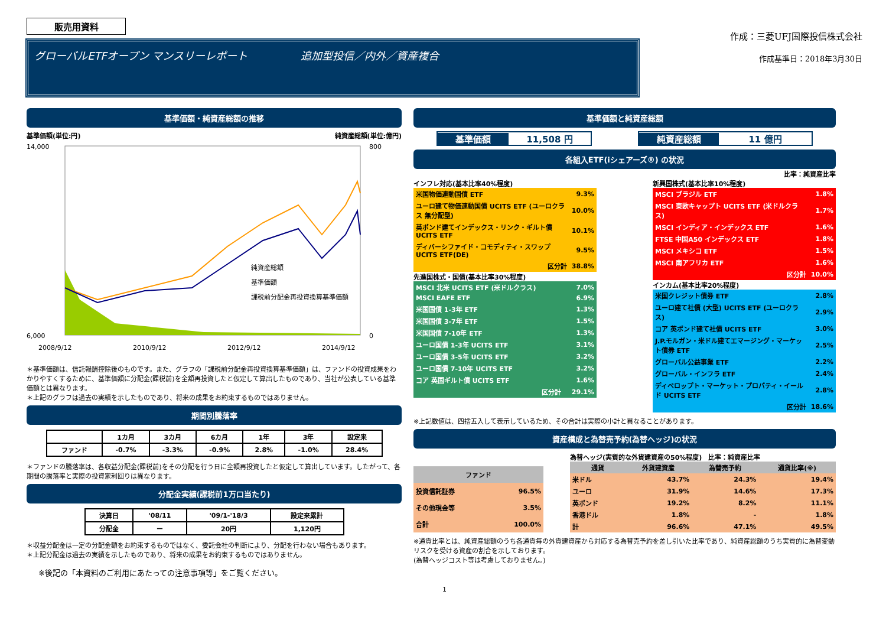販売用資料
グローバルETFオープン マンスリーレポート　　　　　追加型投信／内外／資産複合
作成：三菱UFJ国際投信株式会社
作成基準日：2018年3月30日
基準価額・純資産総額の推移
基準価額(単位:円) 純資産総額(単位:億円)
14,000
6,000
800
0
2008/9/12
2010/9/12
2012/9/12
2014/9/12
純資産総額
基準価額
課税前分配金再投資換算基準価額
＊基準価額は、信託報酬控除後のものです。また、グラフの「課税前分配金再投資換算基準価額」は、ファンドの投資成果をわかりやすくするために、基準価額に分配金(課税前)を全額再投資したと仮定して算出したものであり、当社が公表している基準価額とは異なります。
＊上記のグラフは過去の実績を示したものであり、将来の成果をお約束するものではありません。
期間別騰落率
| | 1カ月 | 3カ月 | 6カ月 | 1年 | 3年 | 設定来 |
| --- | --- | --- | --- | --- | --- | --- |
| ファンド | -0.7% | -3.3% | -0.9% | 2.8% | -1.0% | 28.4% |
＊ファンドの騰落率は、各収益分配金(課税前)をその分配を行う日に全額再投資したと仮定して算出しています。したがって、各期間の騰落率と実際の投資家利回りは異なります。
分配金実績(課税前1万口当たり)
| 決算日 | '08/11 | '09/1-'18/3 | 設定来累計 |
| 分配金 | ー | 20円 | 1,120円 |
＊収益分配金は一定の分配金額をお約束するものではなく、委託会社の判断により、分配を行わない場合もあります。
＊上記分配金は過去の実績を示したものであり、将来の成果をお約束するものではありません。
※後記の「本資料のご利用にあたっての注意事項等」をご覧ください。
基準価額と純資産総額
基準価額 11,508 円 純資産総額 11 億円
各組入ETF(iシェアーズ®) の状況
比率：純資産比率
インフレ対応(基本比率40%程度)
| 米国物価連動国債 ETF | 9.3% |
| ユーロ建て物価連動国債 UCITS ETF (ユーロクラス 無分配型) | 10.0% |
| 英ポンド建てインデックス・リンク・ギルト債 UCITS ETF | 10.1% |
| ディバーシファイド・コモディティ・スワップ UCITS ETF(DE) | 9.5% |
| 区分計 | 38.8% |
先進国株式・国債(基本比率30%程度)
| MSCI 北米 UCITS ETF (米ドルクラス) | 7.0% |
| MSCI EAFE ETF | 6.9% |
| 米国国債 1-3年 ETF | 1.3% |
| 米国国債 3-7年 ETF | 1.5% |
| 米国国債 7-10年 ETF | 1.3% |
| ユーロ国債 1-3年 UCITS ETF | 3.1% |
| ユーロ国債 3-5年 UCITS ETF | 3.2% |
| ユーロ国債 7-10年 UCITS ETF | 3.2% |
| コア 英国ギルト債 UCITS ETF | 1.6% |
| 区分計 | 29.1% |
新興国株式(基本比率10%程度)
| MSCI ブラジル ETF | 1.8% |
| MSCI 東欧キャップト UCITS ETF (米ドルクラス) | 1.7% |
| MSCI インディア・インデックス ETF | 1.6% |
| FTSE 中国A50 インデックス ETF | 1.8% |
| MSCI メキシコ ETF | 1.5% |
| MSCI 南アフリカ ETF | 1.6% |
| 区分計 | 10.0% |
インカム(基本比率20%程度)
| 米国クレジット債券 ETF | 2.8% |
| ユーロ建て社債 (大型) UCITS ETF (ユーロクラス) | 2.9% |
| コア 英ポンド建て社債 UCITS ETF | 3.0% |
| J.P.モルガン・米ドル建てエマージング・マーケット債券 ETF | 2.5% |
| グローバル公益事業 ETF | 2.2% |
| グローバル・インフラ ETF | 2.4% |
| ディベロップト・マーケット・プロパティ・イールド UCITS ETF | 2.8% |
| 区分計 | 18.6% |
※上記数値は、四捨五入して表示しているため、その合計は実際の小計と異なることがあります。
資産構成と為替売予約(為替ヘッジ)の状況
| ファンド | |
| --- | --- |
| 投資信託証券 | 96.5% |
| その他現金等 | 3.5% |
| 合計 | 100.0% |
為替ヘッジ(実質的な外貨建資産の50%程度)　比率：純資産比率
| 通貨 | 外貨建資産 | 為替売予約 | 通貨比率(※) |
| --- | --- | --- | --- |
| 米ドル | 43.7% | 24.3% | 19.4% |
| ユーロ | 31.9% | 14.6% | 17.3% |
| 英ポンド | 19.2% | 8.2% | 11.1% |
| 香港ドル | 1.8% | - | 1.8% |
| 計 | 96.6% | 47.1% | 49.5% |
※通貨比率とは、純資産総額のうち各通貨毎の外貨建資産から対応する為替売予約を差し引いた比率であり、純資産総額のうち実質的に為替変動リスクを受ける資産の割合を示しております。
(為替ヘッジコスト等は考慮しておりません。)
1